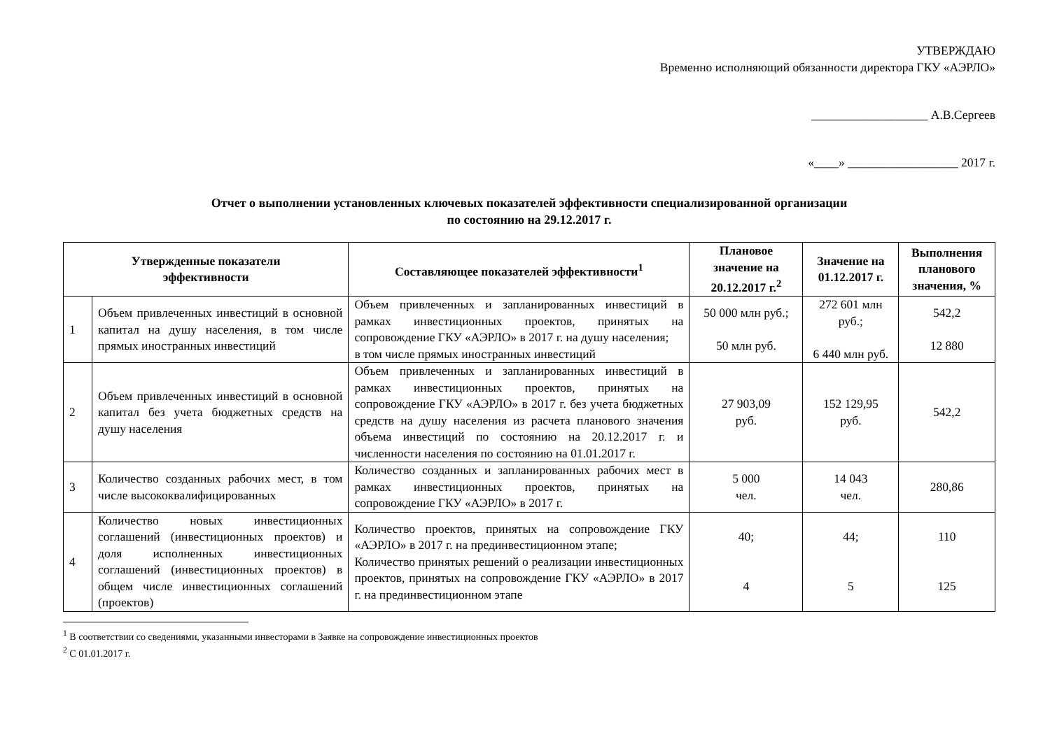УТВЕРЖДАЮ
Временно исполняющий обязанности директора ГКУ «АЭРЛО»
___________________ А.В.Сергеев
«____» __________________ 2017 г.
Отчет о выполнении установленных ключевых показателей эффективности специализированной организации
по состоянию на 29.12.2017 г.
| Утвержденные показатели эффективности | | Составляющее показателей эффективности<sup>1</sup> | Плановое значение на 20.12.2017 г.<sup>2</sup> | Значение на 01.12.2017 г. | Выполнения планового значения, % |
| --- | --- | --- | --- | --- | --- |
| 1 | Объем привлеченных инвестиций в основной капитал на душу населения, в том числе прямых иностранных инвестиций | Объем привлеченных и запланированных инвестиций в рамках инвестиционных проектов, принятых на сопровождение ГКУ «АЭРЛО» в 2017 г. на душу населения; в том числе прямых иностранных инвестиций | 50 000 млн руб.; 50 млн руб. | 272 601 млн руб.; 6 440 млн руб. | 542,2 12 880 |
| 2 | Объем привлеченных инвестиций в основной капитал без учета бюджетных средств на душу населения | Объем привлеченных и запланированных инвестиций в рамках инвестиционных проектов, принятых на сопровождение ГКУ «АЭРЛО» в 2017 г. без учета бюджетных средств на душу населения из расчета планового значения объема инвестиций по состоянию на 20.12.2017 г. и численности населения по состоянию на 01.01.2017 г. | 27 903,09 руб. | 152 129,95 руб. | 542,2 |
| 3 | Количество созданных рабочих мест, в том числе высококвалифицированных | Количество созданных и запланированных рабочих мест в рамках инвестиционных проектов, принятых на сопровождение ГКУ «АЭРЛО» в 2017 г. | 5 000 чел. | 14 043 чел. | 280,86 |
| 4 | Количество новых инвестиционных соглашений (инвестиционных проектов) и доля исполненных инвестиционных соглашений (инвестиционных проектов) в общем числе инвестиционных соглашений (проектов) | Количество проектов, принятых на сопровождение ГКУ «АЭРЛО» в 2017 г. на прединвестиционном этапе; Количество принятых решений о реализации инвестиционных проектов, принятых на сопровождение ГКУ «АЭРЛО» в 2017 г. на прединвестиционном этапе | 40; 4 | 44; 5 | 110 125 |
<sup>1</sup> В соответствии со сведениями, указанными инвесторами в Заявке на сопровождение инвестиционных проектов
<sup>2</sup> С 01.01.2017 г.